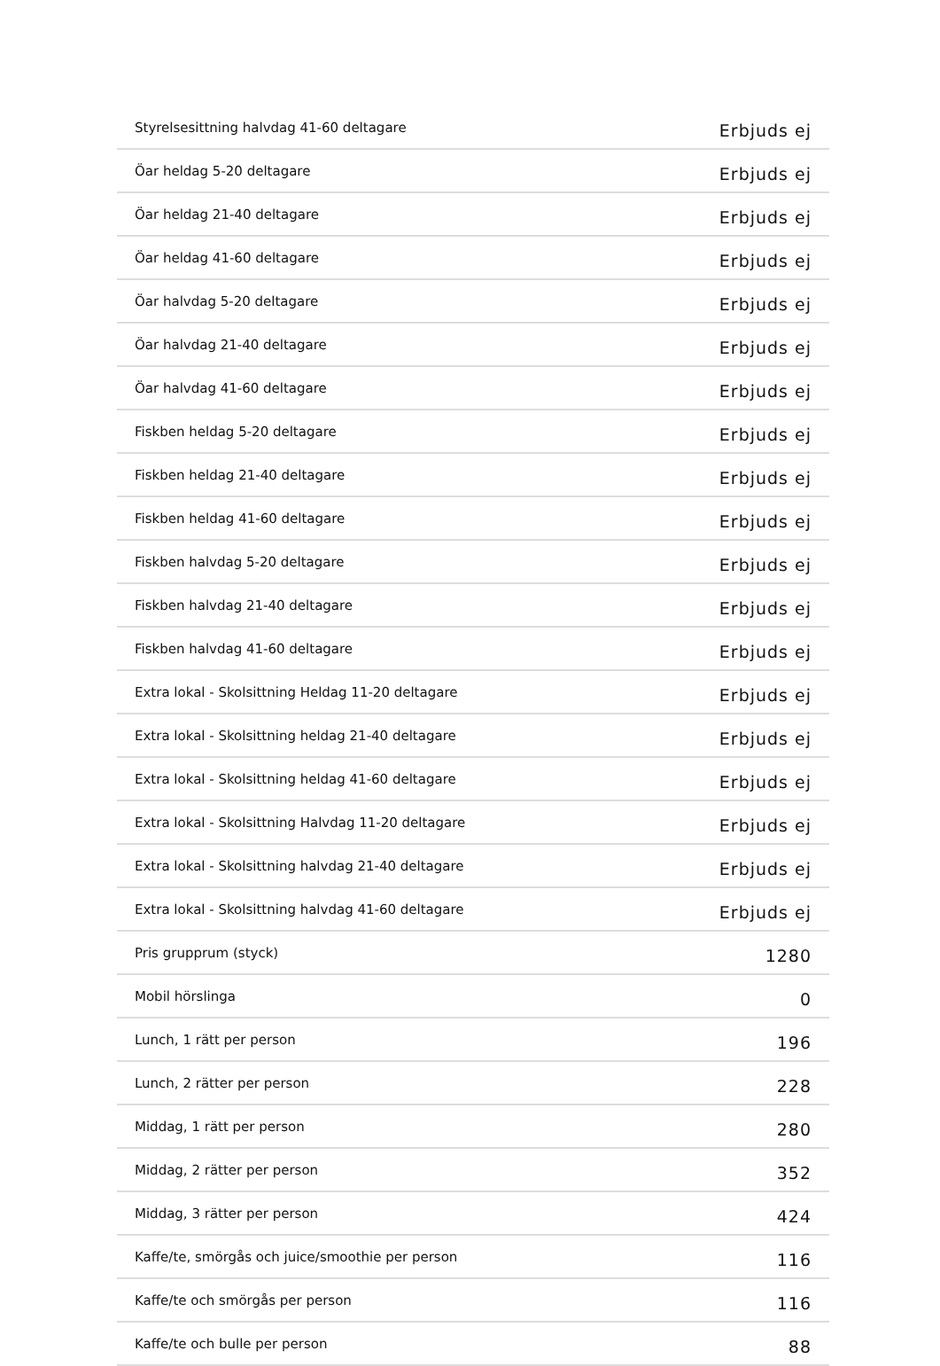| Styrelsesittning halvdag 41-60 deltagare | Erbjuds ej |
| Öar heldag 5-20 deltagare | Erbjuds ej |
| Öar heldag 21-40 deltagare | Erbjuds ej |
| Öar heldag 41-60 deltagare | Erbjuds ej |
| Öar halvdag 5-20 deltagare | Erbjuds ej |
| Öar halvdag 21-40 deltagare | Erbjuds ej |
| Öar halvdag 41-60 deltagare | Erbjuds ej |
| Fiskben heldag 5-20 deltagare | Erbjuds ej |
| Fiskben heldag 21-40 deltagare | Erbjuds ej |
| Fiskben heldag 41-60 deltagare | Erbjuds ej |
| Fiskben halvdag 5-20 deltagare | Erbjuds ej |
| Fiskben halvdag 21-40 deltagare | Erbjuds ej |
| Fiskben halvdag 41-60 deltagare | Erbjuds ej |
| Extra lokal - Skolsittning Heldag 11-20 deltagare | Erbjuds ej |
| Extra lokal - Skolsittning heldag 21-40 deltagare | Erbjuds ej |
| Extra lokal - Skolsittning heldag 41-60 deltagare | Erbjuds ej |
| Extra lokal - Skolsittning Halvdag 11-20 deltagare | Erbjuds ej |
| Extra lokal - Skolsittning halvdag 21-40 deltagare | Erbjuds ej |
| Extra lokal - Skolsittning halvdag 41-60 deltagare | Erbjuds ej |
| Pris grupprum (styck) | 1280 |
| Mobil hörslinga | 0 |
| Lunch, 1 rätt per person | 196 |
| Lunch, 2 rätter per person | 228 |
| Middag, 1 rätt per person | 280 |
| Middag, 2 rätter per person | 352 |
| Middag, 3 rätter per person | 424 |
| Kaffe/te, smörgås och juice/smoothie per person | 116 |
| Kaffe/te och smörgås per person | 116 |
| Kaffe/te och bulle per person | 88 |